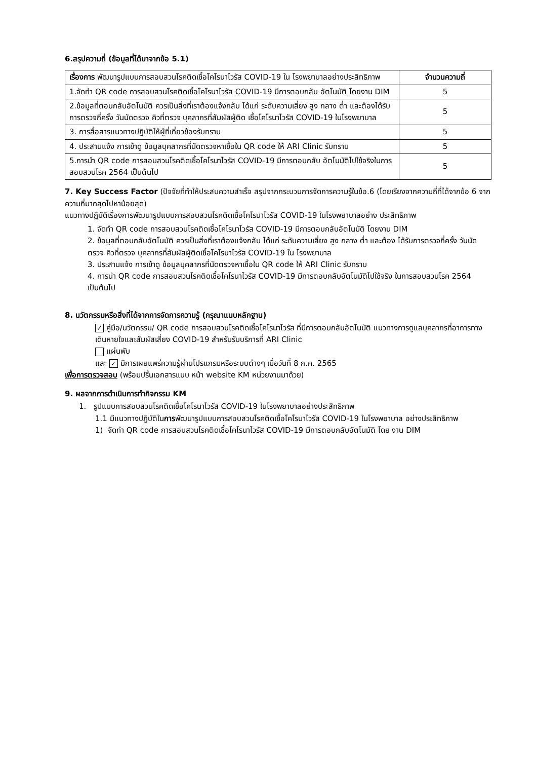6.สรุปความถี่ (ข้อมูลที่ได้มาจากข้อ 5.1)
| เรื่องการ พัฒนารูปแบบการสอบสวนโรคติดเชื้อโคโรนาไวรัส COVID-19 ใน โรงพยาบาลอย่างประสิทธิภาพ | จำนวนความถี่ |
| 1.จัดทำ QR code การสอบสวนโรคติดเชื้อโคโรนาไวรัส COVID-19 มีการตอบกลับ อัตโนมัติ โดยงาน DIM | 5 |
| 2.ข้อมูลที่ตอบกลับอัตโนมัติ ควรเป็นสิ่งที่เราต้องแจ้งกลับ ได้แก่ ระดับความเสี่ยง สูง กลาง ต่ำ และต้องได้รับการตรวจกี่ครั้ง วันนัดตรวจ คิวที่ตรวจ บุคลากรที่สัมผัสผู้ติด เชื้อโคโรนาไวรัส COVID-19 ในโรงพยาบาล | 5 |
| 3. การสื่อสารแนวทางปฏิบัติให้ผู้ที่เกี่ยวข้องรับทราบ | 5 |
| 4. ประสานแจ้ง การเข้าดู ข้อมูลบุคลากรที่นัดตรวจหาเชื้อใน QR code ให้ ARI Clinic รับทราบ | 5 |
| 5.การนำ QR code การสอบสวนโรคติดเชื้อโคโรนาไวรัส COVID-19 มีการตอบกลับ อัตโนมัติไปใช้จริงในการสอบสวนโรค 2564 เป็นต้นไป | 5 |
7. Key Success Factor (ปัจจัยที่ทำให้ประสบความสำเร็จ สรุปจากกระบวนการจัดการความรู้ในข้อ.6 (โดยเรียงจากความถี่ที่ได้จากข้อ 6 จากความถี่มากสุดไปหาน้อยสุด)
แนวทางปฏิบัติเรื่องการพัฒนารูปแบบการสอบสวนโรคติดเชื้อโคโรนาไวรัส COVID-19 ในโรงพยาบาลอย่าง ประสิทธิภาพ
1. จัดทำ QR code การสอบสวนโรคติดเชื้อโคโรนาไวรัส COVID-19 มีการตอบกลับอัตโนมัติ โดยงาน DIM
2. ข้อมูลที่ตอบกลับอัตโนมัติ ควรเป็นสิ่งที่เราต้องแจ้งกลับ ได้แก่ ระดับความเสี่ยง สูง กลาง ต่ำ และต้อง ได้รับการตรวจกี่ครั้ง วันนัดตรวจ คิวที่ตรวจ บุคลากรที่สัมผัสผู้ติดเชื้อโคโรนาไวรัส COVID-19 ใน โรงพยาบาล
3. ประสานแจ้ง การเข้าดู ข้อมูลบุคลากรที่นัดตรวจหาเชื้อใน QR code ให้ ARI Clinic รับทราบ
4. การนำ QR code การสอบสวนโรคติดเชื้อโคโรนาไวรัส COVID-19 มีการตอบกลับอัตโนมัติไปใช้จริง ในการสอบสวนโรค 2564 เป็นต้นไป
8. นวัตกรรมหรือสิ่งที่ได้จากการจัดการความรู้ (กรุณาแนบหลักฐาน)
✓ คู่มือ/นวัตกรรม/ QR code การสอบสวนโรคติดเชื้อโคโรนาไวรัส ที่มีการตอบกลับอัตโนมัติ แนวทางการดูแลบุคลากรที่อาการทางเดินหายใจและสัมผัสเสี่ยง COVID-19 สำหรับรับบริการที่ ARI Clinic
แผ่นพับ
และ ✓ มีการเผยแพร่ความรู้ผ่านโปรแกรมหรือระบบต่างๆ เมื่อวันที่ 8 ก.ค. 2565
เพื่อการตรวจสอบ (พร้อมปริ้นเอกสารแนบ หน้า website KM หน่วยงานมาด้วย)
9. ผลจากการดำเนินการทำกิจกรรม KM
1. รูปแบบการสอบสวนโรคติดเชื้อโคโรนาไวรัส COVID-19 ในโรงพยาบาลอย่างประสิทธิภาพ
1.1 มีแนวทางปฏิบัติในการพัฒนารูปแบบการสอบสวนโรคติดเชื้อโคโรนาไวรัส COVID-19 ในโรงพยาบาล อย่างประสิทธิภาพ
1) จัดทำ QR code การสอบสวนโรคติดเชื้อโคโรนาไวรัส COVID-19 มีการตอบกลับอัตโนมัติ โดย งาน DIM